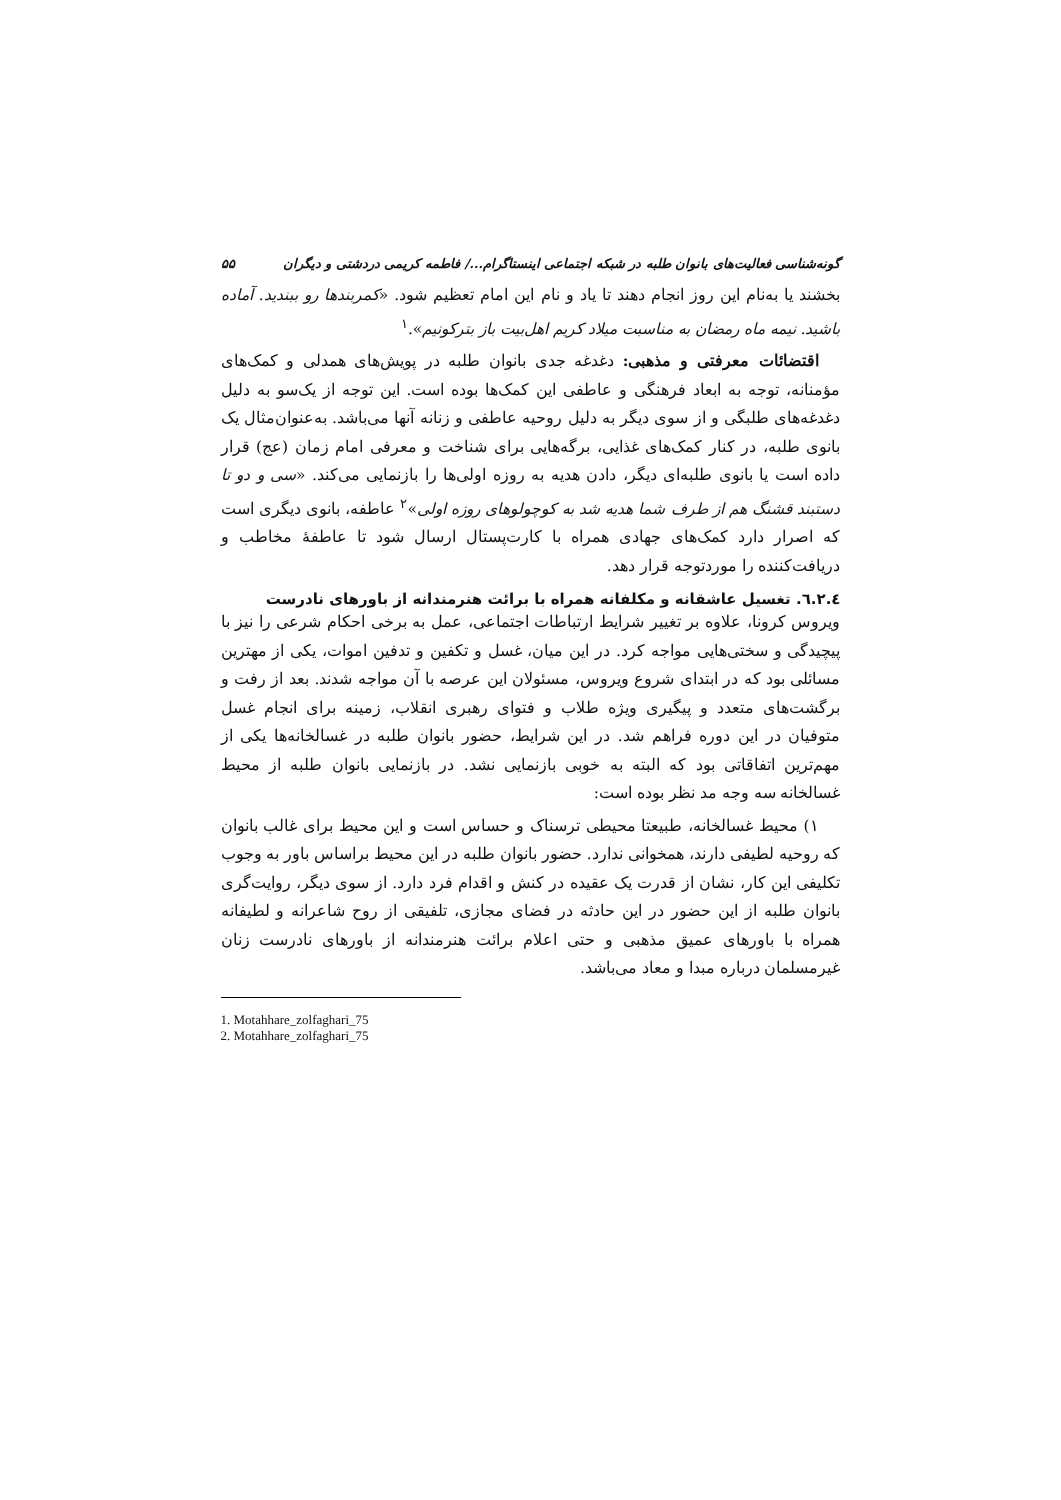گونه‌شناسی فعالیت‌های بانوان طلبه در شبکه اجتماعی اینستاگرام.../ فاطمه کریمی دردشتی و دیگران ۵۵
بخشند یا به‌نام این روز انجام دهند تا یاد و نام این امام تعظیم شود. «کمربندها رو ببندید. آماده باشید. نیمه ماه رمضان به مناسبت میلاد کریم اهل‌بیت باز بترکونیم».<sup>۱</sup>
اقتضائات معرفتی و مذهبی: دغدغه جدی بانوان طلبه در پویش‌های همدلی و کمک‌های مؤمنانه، توجه به ابعاد فرهنگی و عاطفی این کمک‌ها بوده است. این توجه از یک‌سو به دلیل دغدغه‌های طلبگی و از سوی دیگر به دلیل روحیه عاطفی و زنانه آنها می‌باشد. به‌عنوان‌مثال یک بانوی طلبه، در کنار کمک‌های غذایی، برگه‌هایی برای شناخت و معرفی امام زمان (عج) قرار داده است یا بانوی طلبه‌ای دیگر، دادن هدیه به روزه اولی‌ها را بازنمایی می‌کند. «سی و دو تا دستبند قشنگ هم از طرف شما هدیه شد به کوچولوهای روزه اولی»<sup>۲</sup> عاطفه، بانوی دیگری است که اصرار دارد کمک‌های جهادی همراه با کارت‌پستال ارسال شود تا عاطفهٔ مخاطب و دریافت‌کننده را موردتوجه قرار دهد.
٦.٢.٤. تغسیل عاشقانه و مکلفانه همراه با برائت هنرمندانه از باورهای نادرست
ویروس کرونا، علاوه بر تغییر شرایط ارتباطات اجتماعی، عمل به برخی احکام شرعی را نیز با پیچیدگی و سختی‌هایی مواجه کرد. در این میان، غسل و تکفین و تدفین اموات، یکی از مهترین مسائلی بود که در ابتدای شروع ویروس، مسئولان این عرصه با آن مواجه شدند. بعد از رفت و برگشت‌های متعدد و پیگیری ویژه طلاب و فتوای رهبری انقلاب، زمینه برای انجام غسل متوفیان در این دوره فراهم شد. در این شرایط، حضور بانوان طلبه در غسالخانه‌ها یکی از مهم‌ترین اتفاقاتی بود که البته به خوبی بازنمایی نشد. در بازنمایی بانوان طلبه از محیط غسالخانه سه وجه مد نظر بوده است:
۱) محیط غسالخانه، طبیعتا محیطی ترسناک و حساس است و این محیط برای غالب بانوان که روحیه لطیفی دارند، همخوانی ندارد. حضور بانوان طلبه در این محیط براساس باور به وجوب تکلیفی این کار، نشان از قدرت یک عقیده در کنش و اقدام فرد دارد. از سوی دیگر، روایت‌گری بانوان طلبه از این حضور در این حادثه در فضای مجازی، تلفیقی از روح شاعرانه و لطیفانه همراه با باورهای عمیق مذهبی و حتی اعلام برائت هنرمندانه از باورهای نادرست زنان غیرمسلمان درباره مبدا و معاد می‌باشد.
1. Motahhare_zolfaghari_75
2. Motahhare_zolfaghari_75